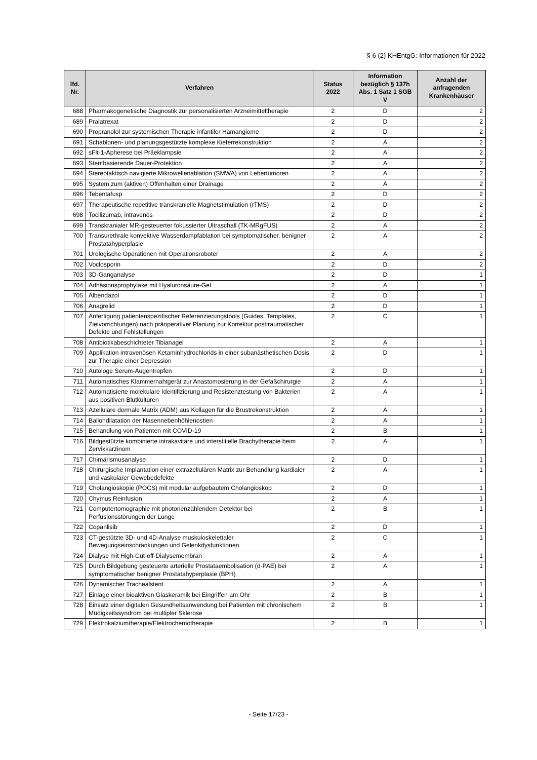§ 6 (2) KHEntgG: Informationen für 2022
| lfd. Nr. | Verfahren | Status 2022 | Information bezüglich § 137h Abs. 1 Satz 1 SGB V | Anzahl der anfragenden Krankenhäuser |
| --- | --- | --- | --- | --- |
| 688 | Pharmakogenetische Diagnostik zur personalisierten Arzneimitteltherapie | 2 | D | 2 |
| 689 | Pralatrexat | 2 | D | 2 |
| 690 | Propranolol zur systemischen Therapie infantiler Hämangiome | 2 | D | 2 |
| 691 | Schablonen- und planungsgestützte komplexe Kieferrekonstruktion | 2 | A | 2 |
| 692 | sFlt-1-Apherese bei Präeklampsie | 2 | A | 2 |
| 693 | Stentbasierende Dauer-Protektion | 2 | A | 2 |
| 694 | Stereotaktisch navigierte Mikrowellenablation (SMWA) von Lebertumoren | 2 | A | 2 |
| 695 | System zum (aktiven) Offenhalten einer Drainage | 2 | A | 2 |
| 696 | Tebentafusp | 2 | D | 2 |
| 697 | Therapeutische repetitive transkranielle Magnetstimulation (rTMS) | 2 | D | 2 |
| 698 | Tocilizumab, intravenös | 2 | D | 2 |
| 699 | Transkranialer MR-gesteuerter fokussierter Ultraschall (TK-MRgFUS) | 2 | A | 2 |
| 700 | Transurethrale konvektive Wasserdampfablation bei symptomatischer, benigner Prostatahyperplasie | 2 | A | 2 |
| 701 | Urologische Operationen mit Operationsroboter | 2 | A | 2 |
| 702 | Voclosporin | 2 | D | 2 |
| 703 | 3D-Ganganalyse | 2 | D | 1 |
| 704 | Adhäsionsprophylaxe mit Hyaluronsäure-Gel | 2 | A | 1 |
| 705 | Albendazol | 2 | D | 1 |
| 706 | Anagrelid | 2 | D | 1 |
| 707 | Anfertigung patientenspezifischer Referenzierungstools (Guides, Templates, Zielvorrichtungen) nach präoperativer Planung zur Korrektur posttraumatischer Defekte und Fehlstellungen | 2 | C | 1 |
| 708 | Antibiotikabeschichteter Tibianagel | 2 | A | 1 |
| 709 | Applikation intravenösen Ketaminhydrochlorids in einer subanästhetischen Dosis zur Therapie einer Depression | 2 | D | 1 |
| 710 | Autologe Serum-Augentropfen | 2 | D | 1 |
| 711 | Automatisches Klammernahtgerät zur Anastomosierung in der Gefäßchirurgie | 2 | A | 1 |
| 712 | Automatisierte molekulare Identifizierung und Resistenztestung von Bakterien aus positiven Blutkulturen | 2 | A | 1 |
| 713 | Azelluläre dermale Matrix (ADM) aus Kollagen für die Brustrekonstruktion | 2 | A | 1 |
| 714 | Ballondilatation der Nasennebenhöhlenostien | 2 | A | 1 |
| 715 | Behandlung von Patienten mit COVID-19 | 2 | B | 1 |
| 716 | Bildgestützte kombinierte intrakavitäre und interstitielle Brachytherapie beim Zervixkarzinom | 2 | A | 1 |
| 717 | Chimärismusanalyse | 2 | D | 1 |
| 718 | Chirurgische Implantation einer extrazellulären Matrix zur Behandlung kardialer und vaskulärer Gewebedefekte | 2 | A | 1 |
| 719 | Cholangioskopie (POCS) mit modular aufgebautem Cholangioskop | 2 | D | 1 |
| 720 | Chymus Reinfusion | 2 | A | 1 |
| 721 | Computertomographie mit photonenzählendem Detektor bei Perfusionsstörungen der Lunge | 2 | B | 1 |
| 722 | Copanlisib | 2 | D | 1 |
| 723 | CT-gestützte 3D- und 4D-Analyse muskuloskelettaler Bewegungseinschränkungen und Gelenkdysfunktionen | 2 | C | 1 |
| 724 | Dialyse mit High-Cut-off-Dialysemembran | 2 | A | 1 |
| 725 | Durch Bildgebung gesteuerte arterielle Prostataembolisation (d-PAE) bei symptomatischer benigner Prostatahyperplasie (BPH) | 2 | A | 1 |
| 726 | Dynamischer Trachealstent | 2 | A | 1 |
| 727 | Einlage einer bioaktiven Glaskeramik bei Eingriffen am Ohr | 2 | B | 1 |
| 728 | Einsatz einer digitalen Gesundheitsanwendung bei Patienten mit chronischem Müdigkeitssyndrom bei multipler Sklerose | 2 | B | 1 |
| 729 | Elektrokalziumtherapie/Elektrochemotherapie | 2 | B | 1 |
- Seite 17/23 -